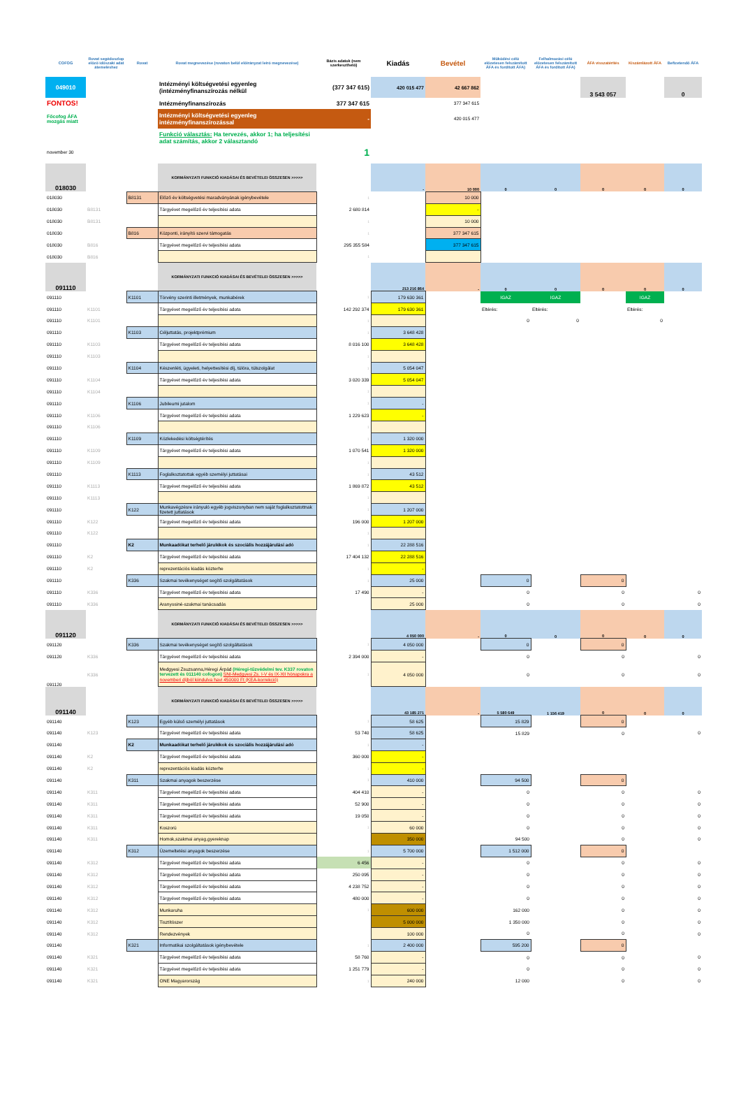| COFOG | Rovat segédoszlop előző időszaki adat átemeléshez | Rovat | Rovat megnevezése (rovaton belül előirányzat leíró megnevezése) | Bázis adatok (nem szerkeszthető) | Kiadás | Bevétel | Működési célú előzetesen felszámított ÁFA és fordított ÁFA) | Felhalmozási célú előzetesen felszámított ÁFA és fordított ÁFA) | ÁFA visszatérítés | Kiszámlázott ÁFA | Befizetendő ÁFA |
| --- | --- | --- | --- | --- | --- | --- | --- | --- | --- | --- | --- |
| 049010 | | | Intézményi költségvetési egyenleg (intézményfinanszírozás nélkül | (377 347 615) | 420 015 477 | 42 667 862 | | | 3 543 057 | | 0 |
| FONTOS! | | | Intézményfinanszírozás | 377 347 615 | | 377 347 615 | | | | | |
| Főcofog ÁFA mozgás miatt | | | Intézményi költségvetési egyenleg intézményfinanszírozással | - | | 420 015 477 | | | | | |
| | | | Funkció választás: Ha tervezés, akkor 1; ha teljesítési adat számítás, akkor 2 választandó | | | | | | | | |
| november 30 | | | | 1 | | | | | | | |
| 018030 | | | KORMÁNYZATI FUNKCIÓ KIADÁSAI ÉS BEVÉTELEI ÖSSZESEN >>>>> | | - | 10 000 | 0 | 0 | 0 | 0 | 0 |
| 018030 | | B8131 | Előző év költségvetési maradványának igénybevétele | 1 | | 10 000 | | | | | |
| 018030 | B8131 | | Tárgyévet megelőző év teljesítési adata | 2 680 814 | | - | | | | | |
| 018030 | B8131 | | | 1 | | 10 000 | | | | | |
| 018030 | | B816 | Központi, irányító szervi támogatás | 1 | | 377 347 615 | | | | | |
| 018030 | B816 | | Tárgyévet megelőző év teljesítési adata | 295 355 584 | | 377 347 615 | | | | | |
| 018030 | B816 | | | 1 | | | | | | | |
| 091110 | | | KORMÁNYZATI FUNKCIÓ KIADÁSAI ÉS BEVÉTELEI ÖSSZESEN >>>>> | | 213 216 864 | - | 0 | 0 | 0 | 0 | 0 |
| 091110 | | K1101 | Törvény szerinti illetmények, munkabérek | 1 | 179 630 361 | | IGAZ | IGAZ | | IGAZ | |
| 091110 | K1101 | | Tárgyévet megelőző év teljesítési adata | 142 292 374 | 179 630 361 | | Eltérés: | Eltérés: | | Eltérés: | |
| 091110 | K1101 | | | 1 | | | 0 | 0 | | 0 | |
| 091110 | | K1103 | Céljuttatás, projektprémium | 1 | 3 648 428 | | | | | | |
| 091110 | K1103 | | Tárgyévet megelőző év teljesítési adata | 8 016 100 | 3 648 428 | | | | | | |
| 091110 | K1103 | | | 1 | | | | | | | |
| 091110 | | K1104 | Készenléti, ügyeleti, helyettesítési díj, túlóra, túlszolgálat | 1 | 5 054 047 | | | | | | |
| 091110 | K1104 | | Tárgyévet megelőző év teljesítési adata | 3 020 339 | 5 054 047 | | | | | | |
| 091110 | K1104 | | | 1 | | | | | | | |
| 091110 | | K1106 | Jubileumi jutalom | 1 | - | | | | | | |
| 091110 | K1106 | | Tárgyévet megelőző év teljesítési adata | 1 229 623 | - | | | | | | |
| 091110 | K1106 | | | 1 | | | | | | | |
| 091110 | | K1109 | Közlekedési költségtérítés | 1 | 1 320 000 | | | | | | |
| 091110 | K1109 | | Tárgyévet megelőző év teljesítési adata | 1 070 541 | 1 320 000 | | | | | | |
| 091110 | K1109 | | | 1 | | | | | | | |
| 091110 | | K1113 | Foglalkoztatottak egyéb személyi juttatásai | 1 | 43 512 | | | | | | |
| 091110 | K1113 | | Tárgyévet megelőző év teljesítési adata | 1 869 872 | 43 512 | | | | | | |
| 091110 | K1113 | | | 1 | | | | | | | |
| 091110 | | K122 | Munkavégzésre irányuló egyéb jogviszonyban nem saját foglalkoztatottnak fizetett juttatások | 1 | 1 207 000 | | | | | | |
| 091110 | K122 | | Tárgyévet megelőző év teljesítési adata | 196 000 | 1 207 000 | | | | | | |
| 091110 | K122 | | | 1 | | | | | | | |
| 091110 | | K2 | Munkaadókat terhelő járulékok és szociális hozzájárulási adó | 1 | 22 288 516 | | | | | | |
| 091110 | K2 | | Tárgyévet megelőző év teljesítési adata | 17 404 132 | 22 288 516 | | | | | | |
| 091110 | K2 | | reprezentációs kiadás közterhe | 1 | - | | | | | | |
| 091110 | | K336 | Szakmai tevékenységet segítő szolgáltatások | 1 | 25 000 | | 0 | | 0 | | |
| 091110 | K336 | | Tárgyévet megelőző év teljesítési adata | 17 490 | - | | 0 | | 0 | | 0 |
| 091110 | K336 | | Aranyosiné-szakmai tanácsadás | | 25 000 | | 0 | | 0 | | 0 |
| 091120 | | | KORMÁNYZATI FUNKCIÓ KIADÁSAI ÉS BEVÉTELEI ÖSSZESEN >>>>> | | 4 050 000 | - | 0 | 0 | 0 | 0 | 0 |
| 091120 | | K336 | Szakmai tevékenységet segítő szolgáltatások | 1 | 4 050 000 | | 0 | | 0 | | |
| 091120 | K336 | | Tárgyévet megelőző év teljesítési adata | 2 394 000 | - | | 0 | | 0 | | 0 |
| 091120 | K336 | | Medgyesi Zsuzsanna,Héregi Árpád (Héregi-tűzvédelmi tev. K337 rovaton tervezett és 011140 cofogon) SNI-Medgyesi Zs. I-V és IX-XII hónapokra a novemberi díjból kiindulva havi 450000 Ft (KEA-korrekció) | 1 | 4 050 000 | | 0 | | 0 | | 0 |
| 091140 | | | KORMÁNYZATI FUNKCIÓ KIADÁSAI ÉS BEVÉTELEI ÖSSZESEN >>>>> | | 43 185 271 | - | 5 580 649 | 1 156 419 | 0 | 0 | 0 |
| 091140 | | K123 | Egyéb külső személyi juttatások | 1 | 58 625 | | 15 829 | | 0 | | |
| 091140 | K123 | | Tárgyévet megelőző év teljesítési adata | 53 740 | 58 625 | | 15 829 | | 0 | | 0 |
| 091140 | | K2 | Munkaadókat terhelő járulékok és szociális hozzájárulási adó | 1 | - | | | | | | |
| 091140 | K2 | | Tárgyévet megelőző év teljesítési adata | 360 000 | - | | | | | | |
| 091140 | K2 | | reprezentációs kiadás közterhe | 1 | - | | | | | | |
| 091140 | | K311 | Szakmai anyagok beszerzése | 1 | 410 000 | | 94 500 | | 0 | | |
| 091140 | K311 | | Tárgyévet megelőző év teljesítési adata | 404 410 | - | | 0 | | 0 | | 0 |
| 091140 | K311 | | Tárgyévet megelőző év teljesítési adata | 52 900 | - | | 0 | | 0 | | 0 |
| 091140 | K311 | | Tárgyévet megelőző év teljesítési adata | 19 050 | - | | 0 | | 0 | | 0 |
| 091140 | K311 | | Koszorú | 1 | 60 000 | | 0 | | 0 | | 0 |
| 091140 | K311 | | Homok,szakmai anyag,gyereknap | | 350 000 | | 94 500 | | 0 | | 0 |
| 091140 | | K312 | Üzemeltetési anyagok beszerzése | 1 | 5 700 000 | | 1 512 000 | | 0 | | |
| 091140 | K312 | | Tárgyévet megelőző év teljesítési adata | 6 456 | - | | 0 | | 0 | | 0 |
| 091140 | K312 | | Tárgyévet megelőző év teljesítési adata | 250 095 | - | | 0 | | 0 | | 0 |
| 091140 | K312 | | Tárgyévet megelőző év teljesítési adata | 4 238 752 | - | | 0 | | 0 | | 0 |
| 091140 | K312 | | Tárgyévet megelőző év teljesítési adata | 480 000 | - | | 0 | | 0 | | 0 |
| 091140 | K312 | | Munkaruha | 1 | 600 000 | | 162 000 | | 0 | | 0 |
| 091140 | K312 | | Tisztítószer | | 5 000 000 | | 1 350 000 | | 0 | | 0 |
| 091140 | K312 | | Rendezvények | | 100 000 | | 0 | | 0 | | 0 |
| 091140 | | K321 | Informatikai szolgáltatások igénybevétele | 1 | 2 400 000 | | 595 200 | | 0 | | |
| 091140 | K321 | | Tárgyévet megelőző év teljesítési adata | 58 760 | - | | 0 | | 0 | | 0 |
| 091140 | K321 | | Tárgyévet megelőző év teljesítési adata | 1 251 779 | - | | 0 | | 0 | | 0 |
| 091140 | K321 | | ONE Magyarország | 1 | 240 000 | | 12 000 | | 0 | | 0 |